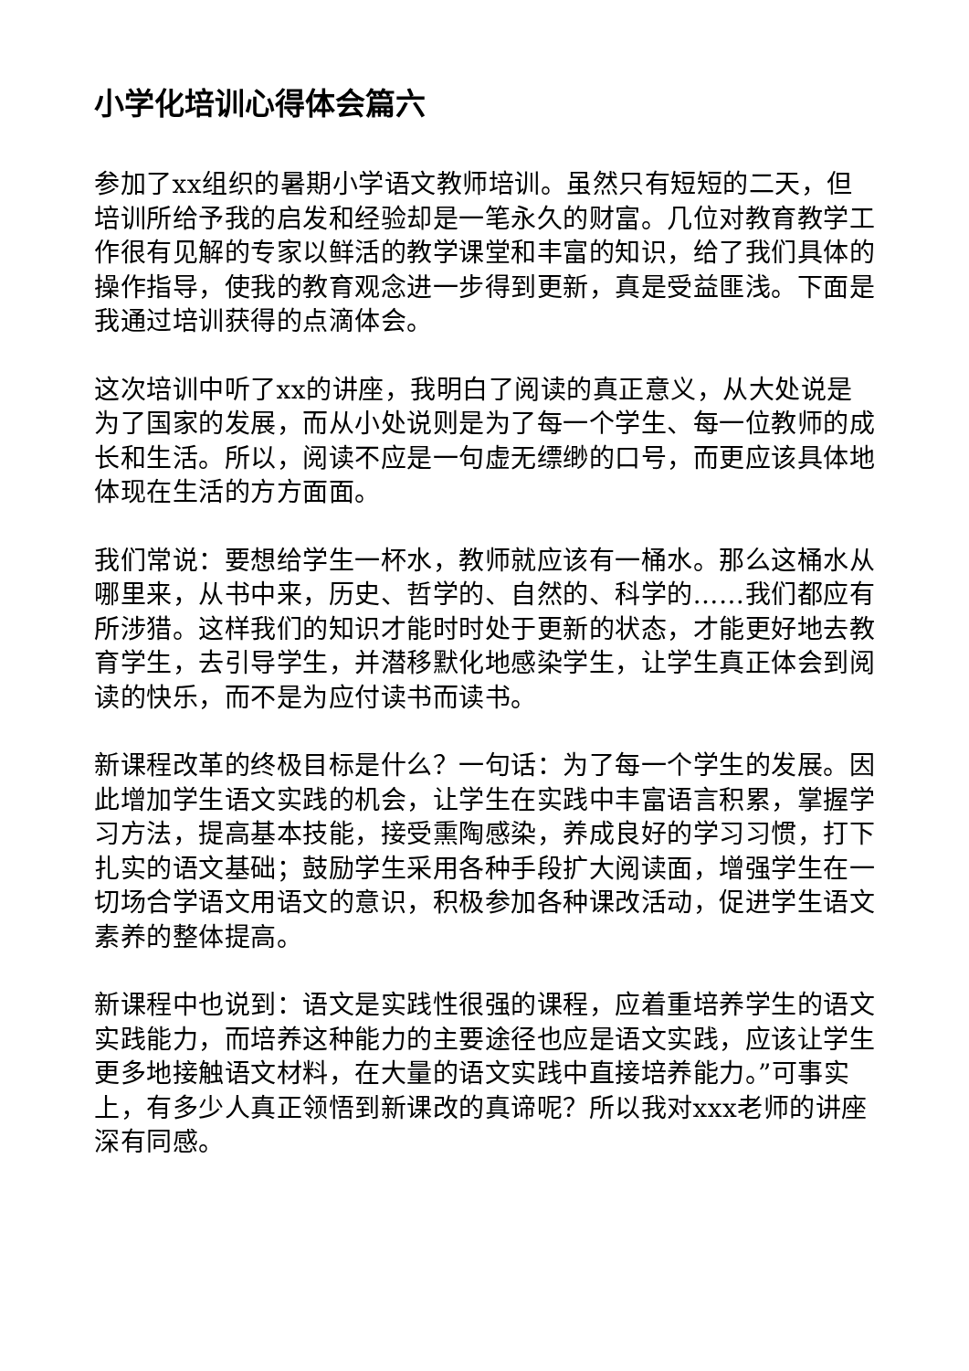小学化培训心得体会篇六
参加了xx组织的暑期小学语文教师培训。虽然只有短短的二天，但培训所给予我的启发和经验却是一笔永久的财富。几位对教育教学工作很有见解的专家以鲜活的教学课堂和丰富的知识，给了我们具体的操作指导，使我的教育观念进一步得到更新，真是受益匪浅。下面是我通过培训获得的点滴体会。
这次培训中听了xx的讲座，我明白了阅读的真正意义，从大处说是为了国家的发展，而从小处说则是为了每一个学生、每一位教师的成长和生活。所以，阅读不应是一句虚无缥缈的口号，而更应该具体地体现在生活的方方面面。
我们常说：要想给学生一杯水，教师就应该有一桶水。那么这桶水从哪里来，从书中来，历史、哲学的、自然的、科学的……我们都应有所涉猎。这样我们的知识才能时时处于更新的状态，才能更好地去教育学生，去引导学生，并潜移默化地感染学生，让学生真正体会到阅读的快乐，而不是为应付读书而读书。
新课程改革的终极目标是什么？一句话：为了每一个学生的发展。因此增加学生语文实践的机会，让学生在实践中丰富语言积累，掌握学习方法，提高基本技能，接受熏陶感染，养成良好的学习习惯，打下扎实的语文基础；鼓励学生采用各种手段扩大阅读面，增强学生在一切场合学语文用语文的意识，积极参加各种课改活动，促进学生语文素养的整体提高。
新课程中也说到：语文是实践性很强的课程，应着重培养学生的语文实践能力，而培养这种能力的主要途径也应是语文实践，应该让学生更多地接触语文材料，在大量的语文实践中直接培养能力。”可事实上，有多少人真正领悟到新课改的真谛呢？所以我对xxx老师的讲座深有同感。